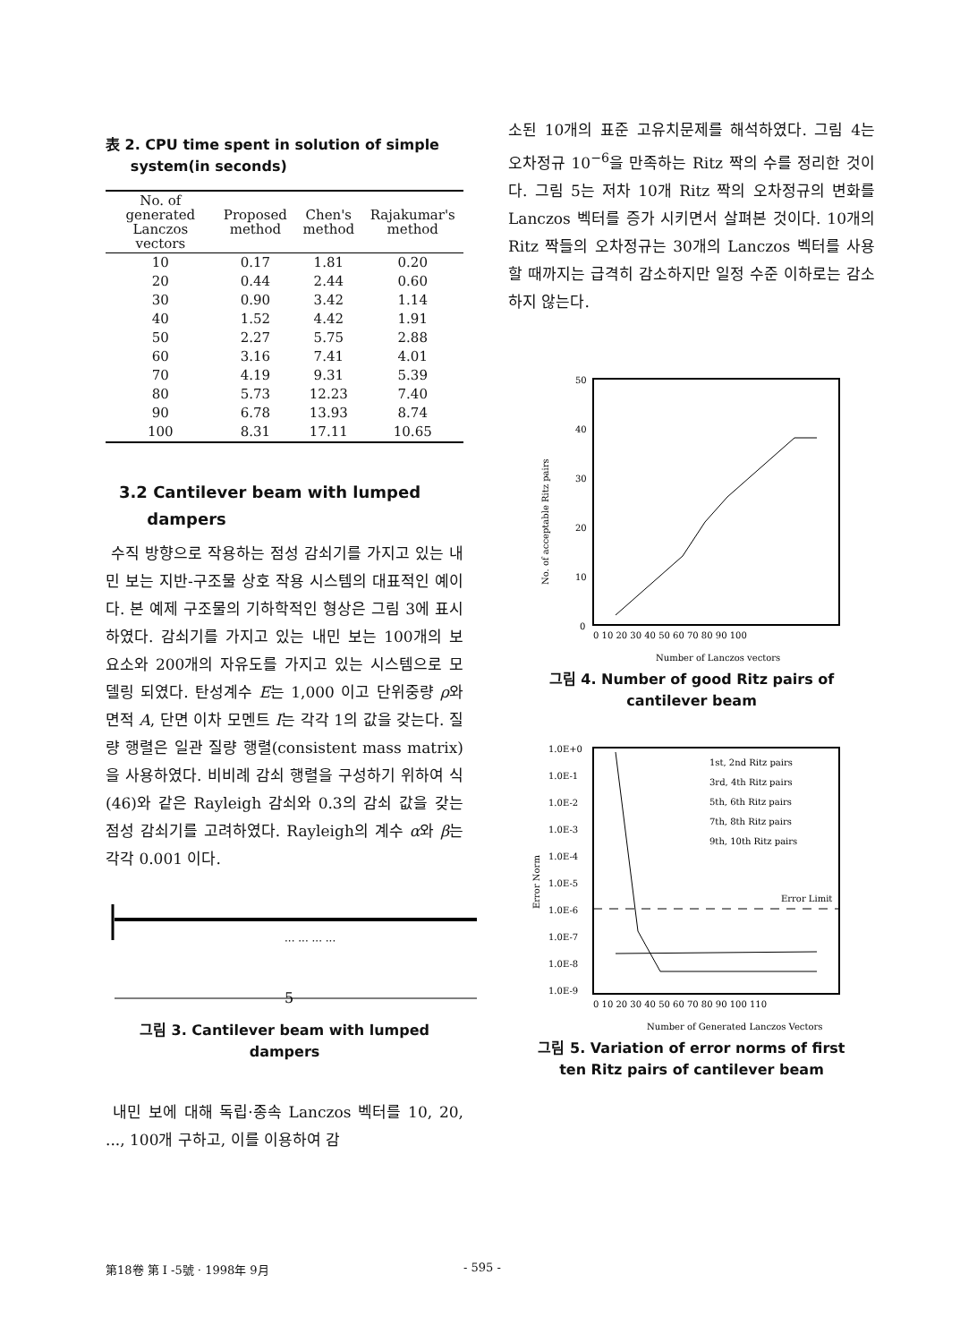表 2. CPU time spent in solution of simple
system(in seconds)
| No. of generated Lanczos vectors | Proposed method | Chen's method | Rajakumar's method |
| --- | --- | --- | --- |
| 10 | 0.17 | 1.81 | 0.20 |
| 20 | 0.44 | 2.44 | 0.60 |
| 30 | 0.90 | 3.42 | 1.14 |
| 40 | 1.52 | 4.42 | 1.91 |
| 50 | 2.27 | 5.75 | 2.88 |
| 60 | 3.16 | 7.41 | 4.01 |
| 70 | 4.19 | 9.31 | 5.39 |
| 80 | 5.73 | 12.23 | 7.40 |
| 90 | 6.78 | 13.93 | 8.74 |
| 100 | 8.31 | 17.11 | 10.65 |
3.2 Cantilever beam with lumped
dampers
수직 방향으로 작용하는 점성 감쇠기를 가지고 있는 내민 보는 지반-구조물 상호 작용 시스템의 대표적인 예이다. 본 예제 구조물의 기하학적인 형상은 그림 3에 표시하였다. 감쇠기를 가지고 있는 내민 보는 100개의 보 요소와 200개의 자유도를 가지고 있는 시스템으로 모델링 되였다. 탄성계수 E는 1,000 이고 단위중량 ρ와 면적 A, 단면 이차 모멘트 I는 각각 1의 값을 갖는다. 질량 행렬은 일관 질량 행렬(consistent mass matrix)을 사용하였다. 비비례 감쇠 행렬을 구성하기 위하여 식(46)와 같은 Rayleigh 감쇠와 0.3의 감쇠 값을 갖는 점성 감쇠기를 고려하였다. Rayleigh의 계수 α와 β는 각각 0.001 이다.
··· ··· ··· ···
5
그림 3. Cantilever beam with lumped dampers
내민 보에 대해 독립·종속 Lanczos 벡터를 10, 20, ..., 100개 구하고, 이를 이용하여 감
소된 10개의 표준 고유치문제를 해석하였다. 그림 4는 오차정규 10<sup>−6</sup>을 만족하는 Ritz 짝의 수를 정리한 것이다. 그림 5는 저차 10개 Ritz 짝의 오차정규의 변화를 Lanczos 벡터를 증가 시키면서 살펴본 것이다. 10개의 Ritz 짝들의 오차정규는 30개의 Lanczos 벡터를 사용할 때까지는 급격히 감소하지만 일정 수준 이하로는 감소하지 않는다.
50
40
30
20
10
0
0 10 20 30 40 50 60 70 80 90 100
Number of Lanczos vectors
No. of acceptable Ritz pairs
그림 4. Number of good Ritz pairs of
cantilever beam
1.0E+0
1.0E-1
1.0E-2
1.0E-3
1.0E-4
1.0E-5
1.0E-6
1.0E-7
1.0E-8
1.0E-9
1st, 2nd Ritz pairs
3rd, 4th Ritz pairs
5th, 6th Ritz pairs
7th, 8th Ritz pairs
9th, 10th Ritz pairs
Error Limit
0 10 20 30 40 50 60 70 80 90 100 110
Number of Generated Lanczos Vectors
Error Norm
그림 5. Variation of error norms of first
ten Ritz pairs of cantilever beam
第18卷 第 I -5號 · 1998年 9月 - 595 -